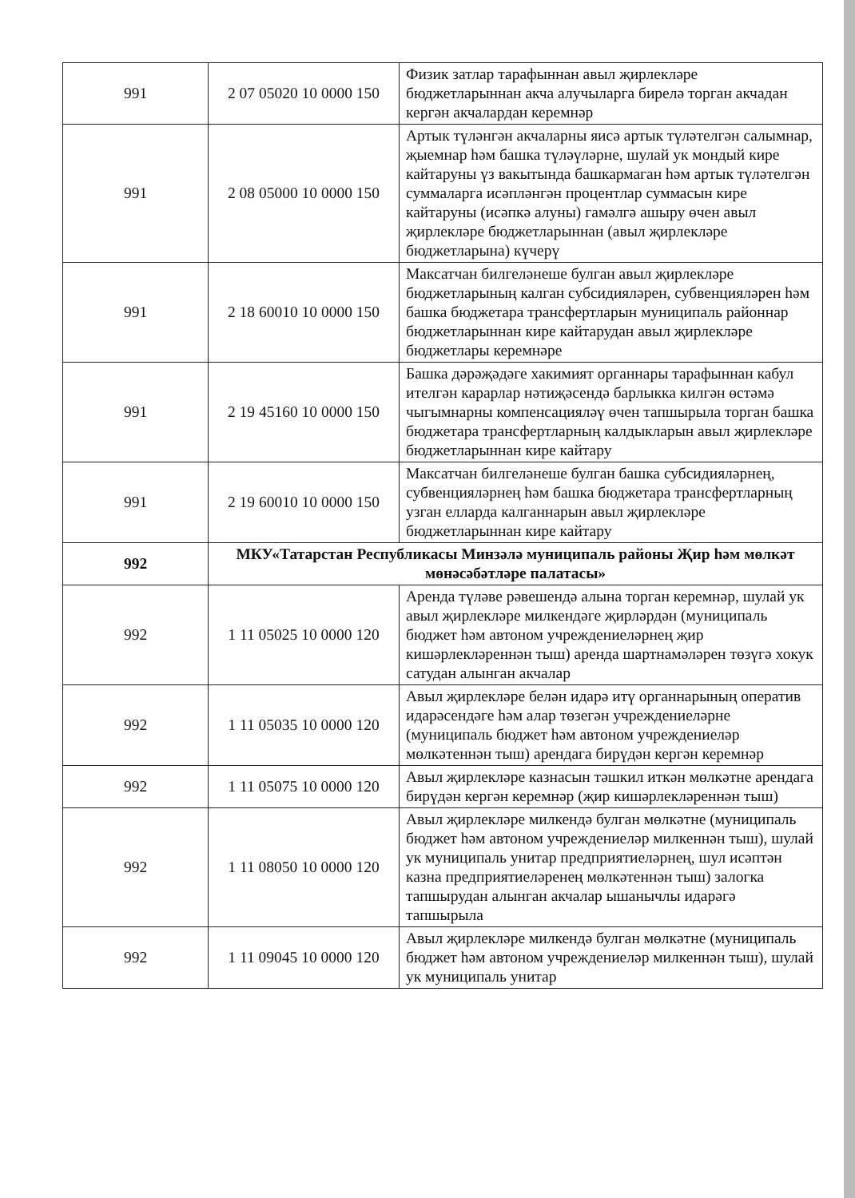| 991 | 2 07 05020 10 0000 150 | Физик затлар тарафыннан авыл җирлекләре бюджетларыннан акча алучыларга бирелә торган акчадан кергән акчалардан керемнәр |
| 991 | 2 08 05000 10 0000 150 | Артык түләнгән акчаларны яисә артык түләтелгән салымнар, җыемнар һәм башка түләүләрне, шулай ук мондый кире кайтаруны үз вакытында башкармаган һәм артык түләтелгән суммаларга исәпләнгән процентлар суммасын кире кайтаруны (исәпкә алуны) гамәлгә ашыру өчен авыл җирлекләре бюджетларыннан (авыл җирлекләре бюджетларына) күчерү |
| 991 | 2 18 60010 10 0000 150 | Максатчан билгеләнеше булган авыл җирлекләре бюджетларының калган субсидияләрен, субвенцияләрен һәм башка бюджетара трансфертларын муниципаль районнар бюджетларыннан кире кайтарудан авыл җирлекләре бюджетлары керемнәре |
| 991 | 2 19 45160 10 0000 150 | Башка дәрәҗәдәге хакимият органнары тарафыннан кабул ителгән карарлар нәтиҗәсендә барлыкка килгән өстәмә чыгымнарны компенсацияләү өчен тапшырыла торган башка бюджетара трансфертларның калдыкларын авыл җирлекләре бюджетларыннан кире кайтару |
| 991 | 2 19 60010 10 0000 150 | Максатчан билгеләнеше булган башка субсидияләрнең, субвенцияләрнең һәм башка бюджетара трансфертларның узган елларда калганнарын авыл җирлекләре бюджетларыннан кире кайтару |
| 992 | МКУ«Татарстан Республикасы Минзәлә муниципаль районы Җир һәм мөлкәт мөнәсәбәтләре палатасы» | |
| 992 | 1 11 05025 10 0000 120 | Аренда түләве рәвешендә алына торган керемнәр, шулай ук авыл җирлекләре милкендәге җирләрдән (муниципаль бюджет һәм автоном учреждениеләрнең җир кишәрлекләреннән тыш) аренда шартнамәләрен төзүгә хокук сатудан алынган акчалар |
| 992 | 1 11 05035 10 0000 120 | Авыл җирлекләре белән идарә итү органнарының оператив идарәсендәге һәм алар төзегән учреждениеләрне (муниципаль бюджет һәм автоном учреждениеләр мөлкәтеннән тыш) арендага бирүдән кергән керемнәр |
| 992 | 1 11 05075 10 0000 120 | Авыл җирлекләре казнасын тәшкил иткән мөлкәтне арендага бирүдән кергән керемнәр (җир кишәрлекләреннән тыш) |
| 992 | 1 11 08050 10 0000 120 | Авыл җирлекләре милкендә булган мөлкәтне (муниципаль бюджет һәм автоном учреждениеләр милкеннән тыш), шулай ук муниципаль унитар предприятиеләрнең, шул исәптән казна предприятиеләренең мөлкәтеннән тыш) залогка тапшырудан алынган акчалар ышанычлы идарәгә тапшырыла |
| 992 | 1 11 09045 10 0000 120 | Авыл җирлекләре милкендә булган мөлкәтне (муниципаль бюджет һәм автоном учреждениеләр милкеннән тыш), шулай ук муниципаль унитар |